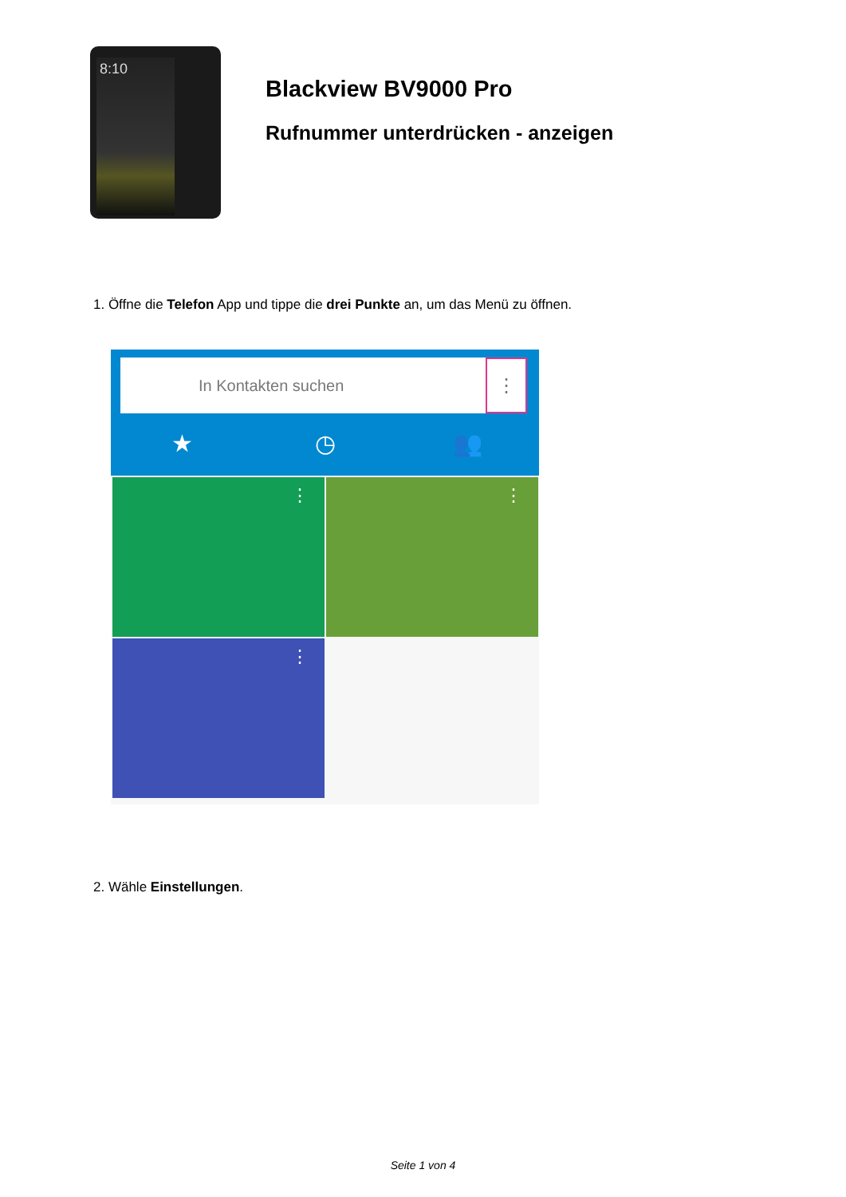8:10
Blackview BV9000 Pro
Rufnummer unterdrücken - anzeigen
1. Öffne die Telefon App und tippe die drei Punkte an, um das Menü zu öffnen.
In Kontakten suchen ⋮
★ ◷ 👥
⋮ ⋮
⋮
2. Wähle Einstellungen.
Seite 1 von 4